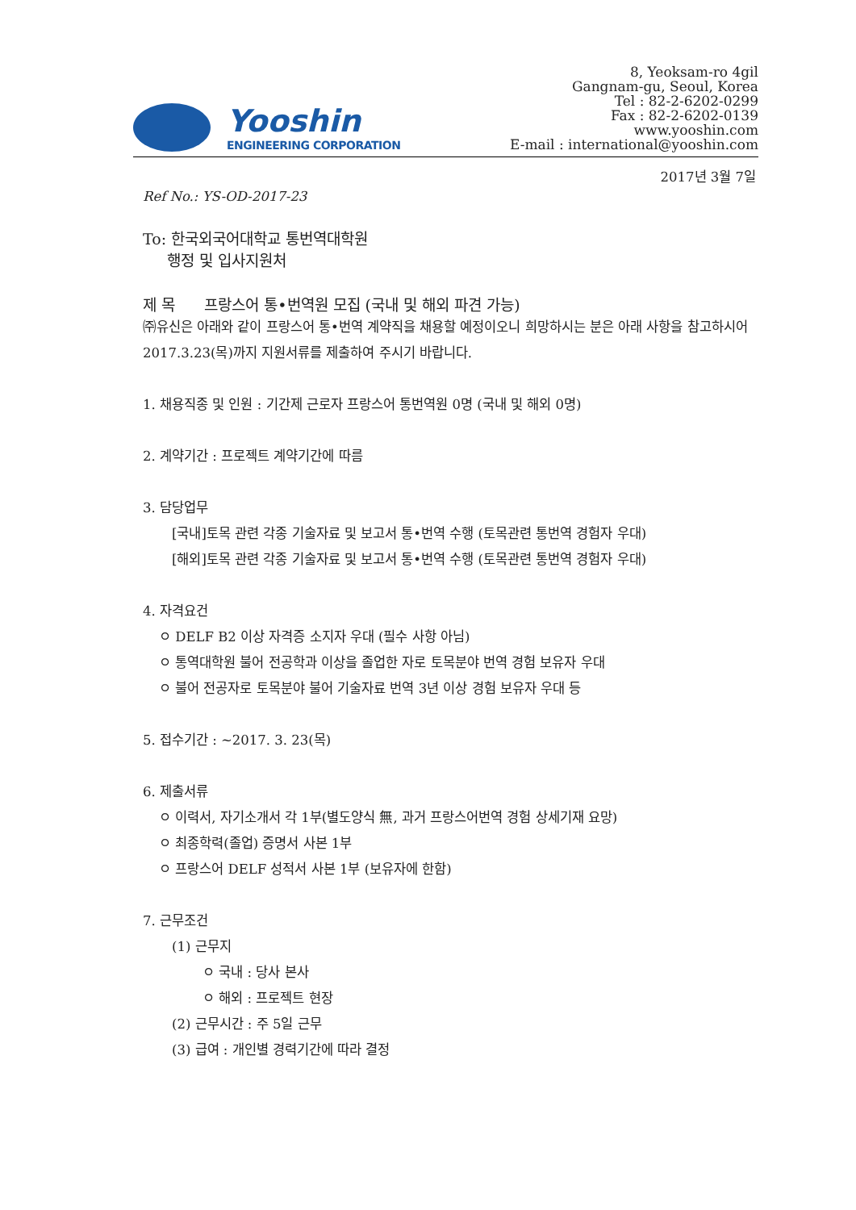Yooshin
ENGINEERING CORPORATION
8, Yeoksam-ro 4gil
Gangnam-gu, Seoul, Korea
Tel : 82-2-6202-0299
Fax : 82-2-6202-0139
www.yooshin.com
E-mail : international@yooshin.com
2017년 3월 7일
Ref No.: YS-OD-2017-23
To: 한국외국어대학교 통번역대학원
행정 및 입사지원처
제 목 프랑스어 통•번역원 모집 (국내 및 해외 파견 가능)
㈜유신은 아래와 같이 프랑스어 통•번역 계약직을 채용할 예정이오니 희망하시는 분은 아래 사항을 참고하시어 2017.3.23(목)까지 지원서류를 제출하여 주시기 바랍니다.
1. 채용직종 및 인원 : 기간제 근로자 프랑스어 통번역원 0명 (국내 및 해외 0명)
2. 계약기간 : 프로젝트 계약기간에 따름
3. 담당업무
[국내]토목 관련 각종 기술자료 및 보고서 통•번역 수행 (토목관련 통번역 경험자 우대)
[해외]토목 관련 각종 기술자료 및 보고서 통•번역 수행 (토목관련 통번역 경험자 우대)
4. 자격요건
ㅇ DELF B2 이상 자격증 소지자 우대 (필수 사항 아님)
ㅇ 통역대학원 불어 전공학과 이상을 졸업한 자로 토목분야 번역 경험 보유자 우대
ㅇ 불어 전공자로 토목분야 불어 기술자료 번역 3년 이상 경험 보유자 우대 등
5. 접수기간 : ~2017. 3. 23(목)
6. 제출서류
ㅇ 이력서, 자기소개서 각 1부(별도양식 無, 과거 프랑스어번역 경험 상세기재 요망)
ㅇ 최종학력(졸업) 증명서 사본 1부
ㅇ 프랑스어 DELF 성적서 사본 1부 (보유자에 한함)
7. 근무조건
(1) 근무지
ㅇ 국내 : 당사 본사
ㅇ 해외 : 프로젝트 현장
(2) 근무시간 : 주 5일 근무
(3) 급여 : 개인별 경력기간에 따라 결정